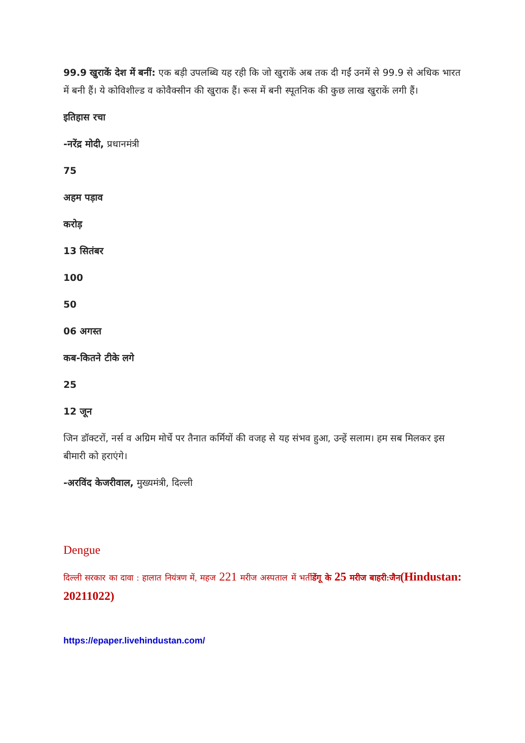99.9 खुराकें देश में बनीं: एक बड़ी उपलब्धि यह रही कि जो खुराकें अब तक दी गईं उनमें से 99.9 से अधिक भारत में बनी हैं। ये कोविशील्ड व कोवैक्सीन की खुराक हैं। रूस में बनी स्पूतनिक की कुछ लाख खुराकें लगी हैं।
इतिहास रचा
-नरेंद्र मोदी, प्रधानमंत्री
75
अहम पड़ाव
करोड़
13 सितंबर
100
50
06 अगस्त
कब-कितने टीके लगे
25
12 जून
जिन डॉक्टरों, नर्स व अग्रिम मोर्चे पर तैनात कर्मियों की वजह से यह संभव हुआ, उन्हें सलाम। हम सब मिलकर इस बीमारी को हराएंगे।
-अरविंद केजरीवाल, मुख्यमंत्री, दिल्ली
Dengue
दिल्ली सरकार का दावा : हालात नियंत्रण में, महज 221 मरीज अस्पताल में भर्तीडेंगू के 25 मरीज बाहरी:जैन(Hindustan: 20211022)
https://epaper.livehindustan.com/